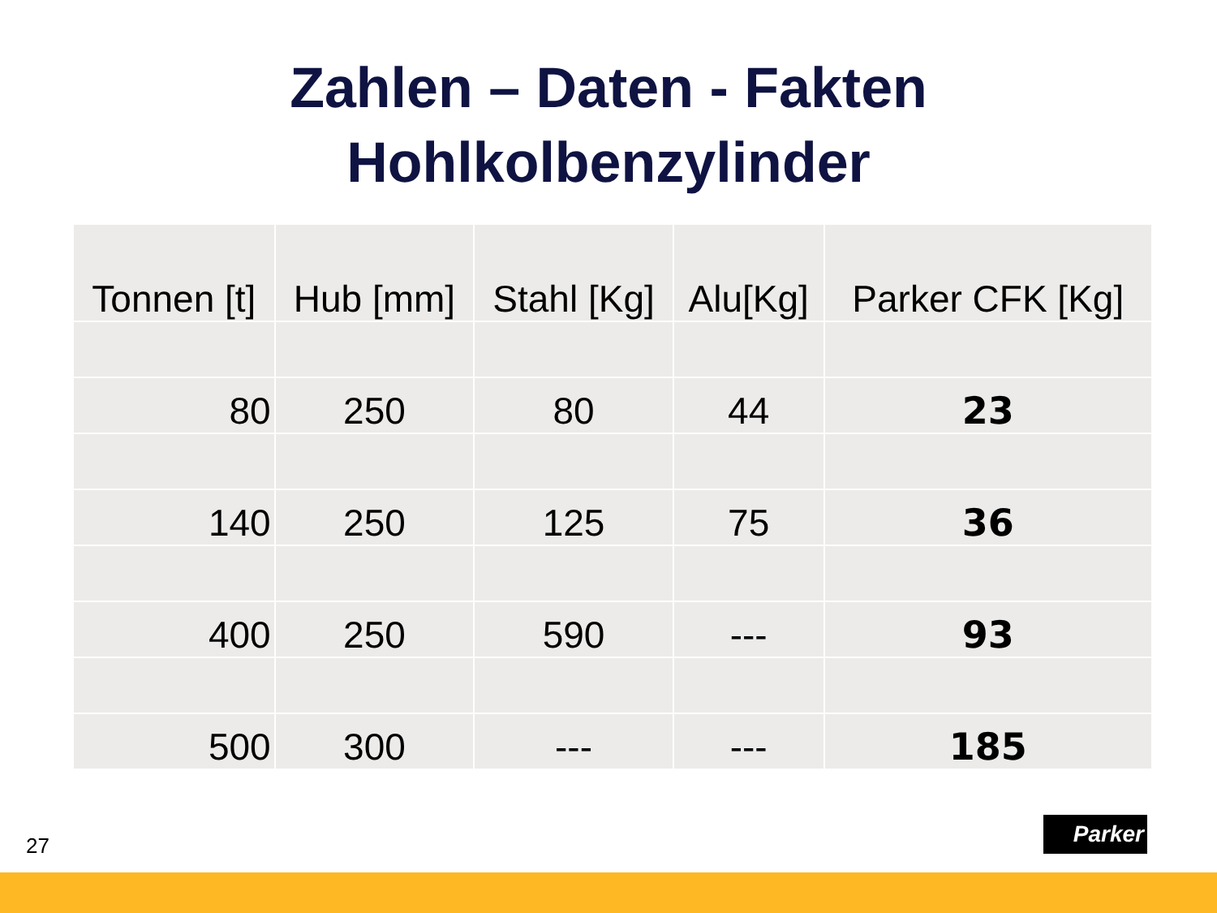Zahlen – Daten - Fakten
Hohlkolbenzylinder
| Tonnen [t] | Hub [mm] | Stahl [Kg] | Alu[Kg] | Parker CFK [Kg] |
| --- | --- | --- | --- | --- |
| 80 | 250 | 80 | 44 | 23 |
| 140 | 250 | 125 | 75 | 36 |
| 400 | 250 | 590 | --- | 93 |
| 500 | 300 | --- | --- | 185 |
27
Parker